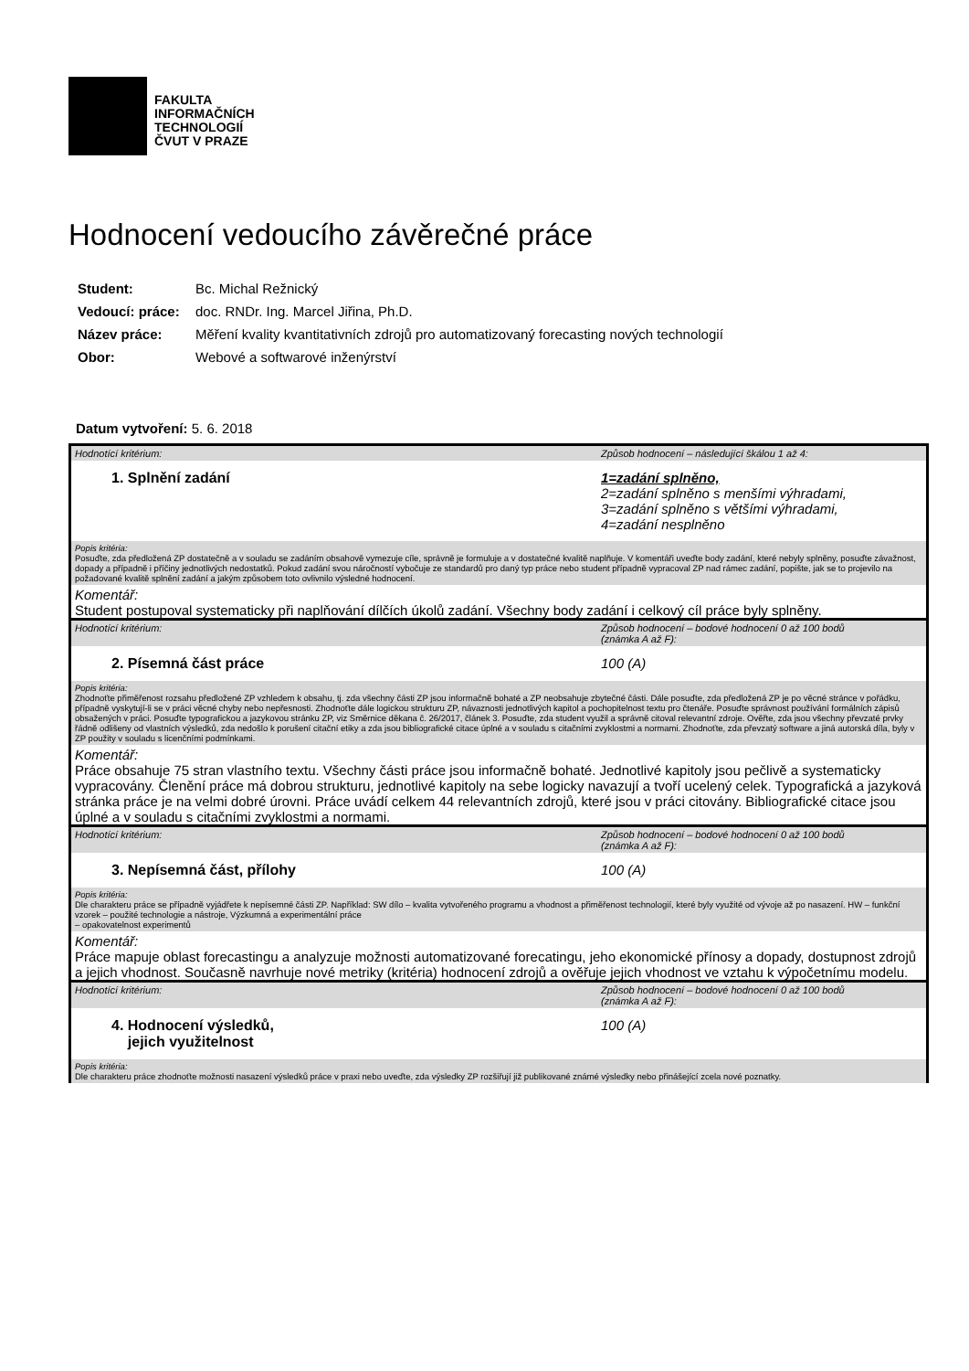FAKULTA
INFORMAČNÍCH
TECHNOLOGIÍ
ČVUT V PRAZE
Hodnocení vedoucího závěrečné práce
| Student: | Bc. Michal Režnický |
| Vedoucí: práce: | doc. RNDr. Ing. Marcel Jiřina, Ph.D. |
| Název práce: | Měření kvality kvantitativních zdrojů pro automatizovaný forecasting nových technologií |
| Obor: | Webové a softwarové inženýrství |
Datum vytvoření: 5. 6. 2018
Hodnotící kritérium: Způsob hodnocení – následující škálou 1 až 4:
1. Splnění zadání 1=zadání splněno,
2=zadání splněno s menšími výhradami,
3=zadání splněno s většími výhradami,
4=zadání nesplněno
Popis kritéria:
Posuďte, zda předložená ZP dostatečně a v souladu se zadáním obsahově vymezuje cíle, správně je formuluje a v dostatečné kvalitě naplňuje. V komentáři uveďte body zadání, které nebyly splněny, posuďte závažnost, dopady a případně i příčiny jednotlivých nedostatků. Pokud zadání svou náročností vybočuje ze standardů pro daný typ práce nebo student případně vypracoval ZP nad rámec zadání, popište, jak se to projevilo na požadované kvalitě splnění zadání a jakým způsobem toto ovlivnilo výsledné hodnocení.
Komentář:
Student postupoval systematicky při naplňování dílčích úkolů zadání. Všechny body zadání i celkový cíl práce byly splněny.
Hodnotící kritérium: Způsob hodnocení – bodové hodnocení 0 až 100 bodů
(známka A až F):
2. Písemná část práce 100 (A)
Popis kritéria:
Zhodnoťte přiměřenost rozsahu předložené ZP vzhledem k obsahu, tj. zda všechny části ZP jsou informačně bohaté a ZP neobsahuje zbytečné části. Dále posuďte, zda předložená ZP je po věcné stránce v pořádku, případně vyskytují-li se v práci věcné chyby nebo nepřesnosti. Zhodnoťte dále logickou strukturu ZP, návaznosti jednotlivých kapitol a pochopitelnost textu pro čtenáře. Posuďte správnost používání formálních zápisů obsažených v práci. Posuďte typografickou a jazykovou stránku ZP, viz Směrnice děkana č. 26/2017, článek 3. Posuďte, zda student využil a správně citoval relevantní zdroje. Ověřte, zda jsou všechny převzaté prvky řádně odlišeny od vlastních výsledků, zda nedošlo k porušení citační etiky a zda jsou bibliografické citace úplné a v souladu s citačními zvyklostmi a normami. Zhodnoťte, zda převzatý software a jiná autorská díla, byly v ZP použity v souladu s licenčními podmínkami.
Komentář:
Práce obsahuje 75 stran vlastního textu. Všechny části práce jsou informačně bohaté. Jednotlivé kapitoly jsou pečlivě a systematicky vypracovány. Členění práce má dobrou strukturu, jednotlivé kapitoly na sebe logicky navazují a tvoří ucelený celek. Typografická a jazyková stránka práce je na velmi dobré úrovni. Práce uvádí celkem 44 relevantních zdrojů, které jsou v práci citovány. Bibliografické citace jsou úplné a v souladu s citačními zvyklostmi a normami.
Hodnotící kritérium: Způsob hodnocení – bodové hodnocení 0 až 100 bodů
(známka A až F):
3. Nepísemná část, přílohy 100 (A)
Popis kritéria:
Dle charakteru práce se případně vyjádřete k nepísemné části ZP. Například: SW dílo – kvalita vytvořeného programu a vhodnost a přiměřenost technologií, které byly využité od vývoje až po nasazení. HW – funkční vzorek – použité technologie a nástroje, Výzkumná a experimentální práce
– opakovatelnost experimentů
Komentář:
Práce mapuje oblast forecastingu a analyzuje možnosti automatizované forecatingu, jeho ekonomické přínosy a dopady, dostupnost zdrojů a jejich vhodnost. Současně navrhuje nové metriky (kritéria) hodnocení zdrojů a ověřuje jejich vhodnost ve vztahu k výpočetnímu modelu.
Hodnotící kritérium: Způsob hodnocení – bodové hodnocení 0 až 100 bodů
(známka A až F):
4. Hodnocení výsledků,
jejich využitelnost
100 (A)
Popis kritéria:
Dle charakteru práce zhodnoťte možnosti nasazení výsledků práce v praxi nebo uveďte, zda výsledky ZP rozšiřují již publikované známé výsledky nebo přinášející zcela nové poznatky.